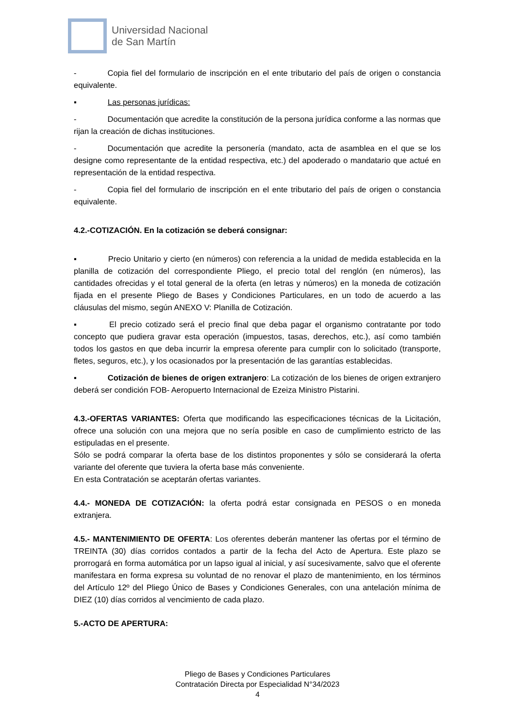Universidad Nacional
de San Martín
- Copia fiel del formulario de inscripción en el ente tributario del país de origen o constancia equivalente.
▪ Las personas jurídicas:
- Documentación que acredite la constitución de la persona jurídica conforme a las normas que rijan la creación de dichas instituciones.
- Documentación que acredite la personería (mandato, acta de asamblea en el que se los designe como representante de la entidad respectiva, etc.) del apoderado o mandatario que actué en representación de la entidad respectiva.
- Copia fiel del formulario de inscripción en el ente tributario del país de origen o constancia equivalente.
4.2.-COTIZACIÓN. En la cotización se deberá consignar:
▪ Precio Unitario y cierto (en números) con referencia a la unidad de medida establecida en la planilla de cotización del correspondiente Pliego, el precio total del renglón (en números), las cantidades ofrecidas y el total general de la oferta (en letras y números) en la moneda de cotización fijada en el presente Pliego de Bases y Condiciones Particulares, en un todo de acuerdo a las cláusulas del mismo, según ANEXO V: Planilla de Cotización.
▪ El precio cotizado será el precio final que deba pagar el organismo contratante por todo concepto que pudiera gravar esta operación (impuestos, tasas, derechos, etc.), así como también todos los gastos en que deba incurrir la empresa oferente para cumplir con lo solicitado (transporte, fletes, seguros, etc.), y los ocasionados por la presentación de las garantías establecidas.
▪ Cotización de bienes de origen extranjero: La cotización de los bienes de origen extranjero deberá ser condición FOB- Aeropuerto Internacional de Ezeiza Ministro Pistarini.
4.3.-OFERTAS VARIANTES: Oferta que modificando las especificaciones técnicas de la Licitación, ofrece una solución con una mejora que no sería posible en caso de cumplimiento estricto de las estipuladas en el presente.
Sólo se podrá comparar la oferta base de los distintos proponentes y sólo se considerará la oferta variante del oferente que tuviera la oferta base más conveniente.
En esta Contratación se aceptarán ofertas variantes.
4.4.- MONEDA DE COTIZACIÓN: la oferta podrá estar consignada en PESOS o en moneda extranjera.
4.5.- MANTENIMIENTO DE OFERTA: Los oferentes deberán mantener las ofertas por el término de TREINTA (30) días corridos contados a partir de la fecha del Acto de Apertura. Este plazo se prorrogará en forma automática por un lapso igual al inicial, y así sucesivamente, salvo que el oferente manifestara en forma expresa su voluntad de no renovar el plazo de mantenimiento, en los términos del Artículo 12º del Pliego Único de Bases y Condiciones Generales, con una antelación mínima de DIEZ (10) días corridos al vencimiento de cada plazo.
5.-ACTO DE APERTURA:
Pliego de Bases y Condiciones Particulares
Contratación Directa por Especialidad N°34/2023
4